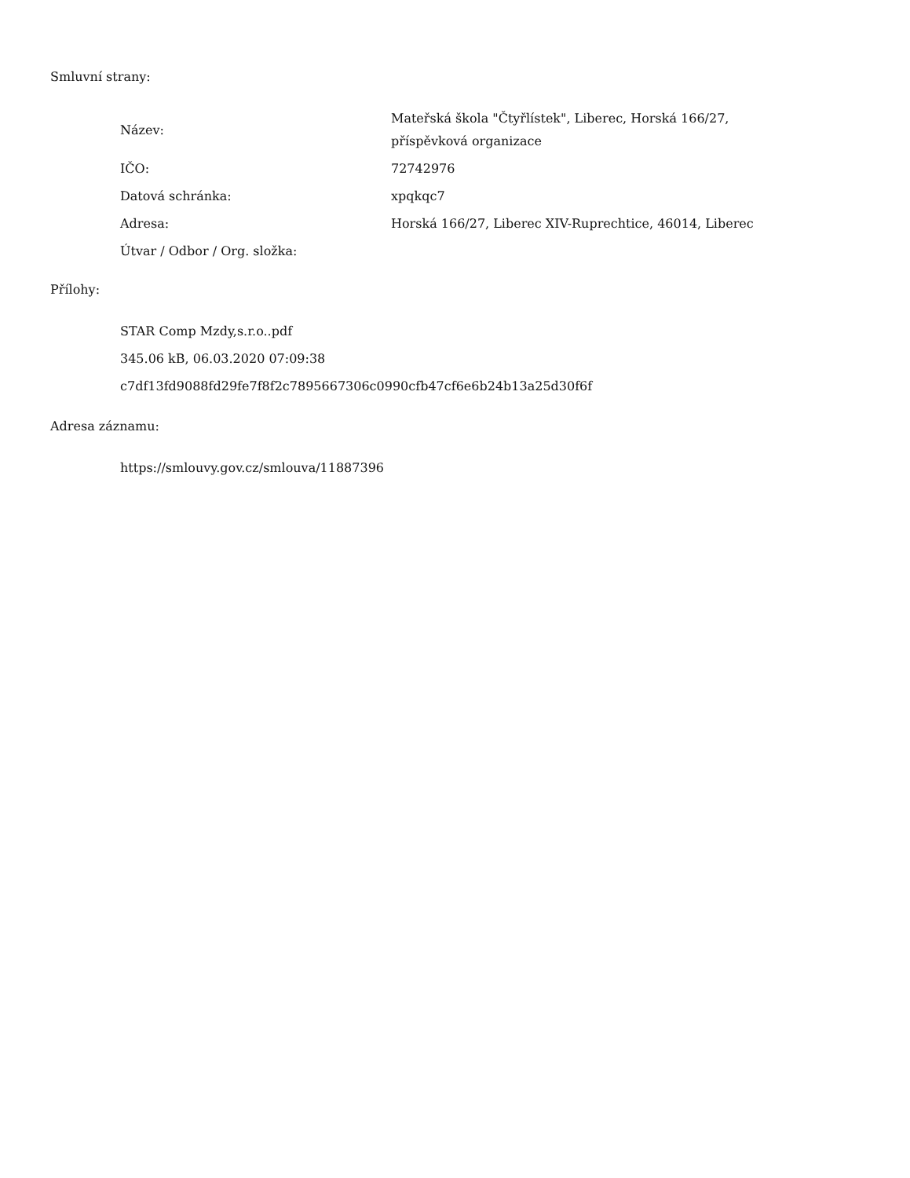Smluvní strany:
| Název: | Mateřská škola "Čtyřlístek", Liberec, Horská 166/27, příspěvková organizace |
| IČO: | 72742976 |
| Datová schránka: | xpqkqc7 |
| Adresa: | Horská 166/27, Liberec XIV-Ruprechtice, 46014, Liberec |
| Útvar / Odbor / Org. složka: | |
Přílohy:
STAR Comp Mzdy,s.r.o..pdf
345.06 kB, 06.03.2020 07:09:38
c7df13fd9088fd29fe7f8f2c7895667306c0990cfb47cf6e6b24b13a25d30f6f
Adresa záznamu:
https://smlouvy.gov.cz/smlouva/11887396